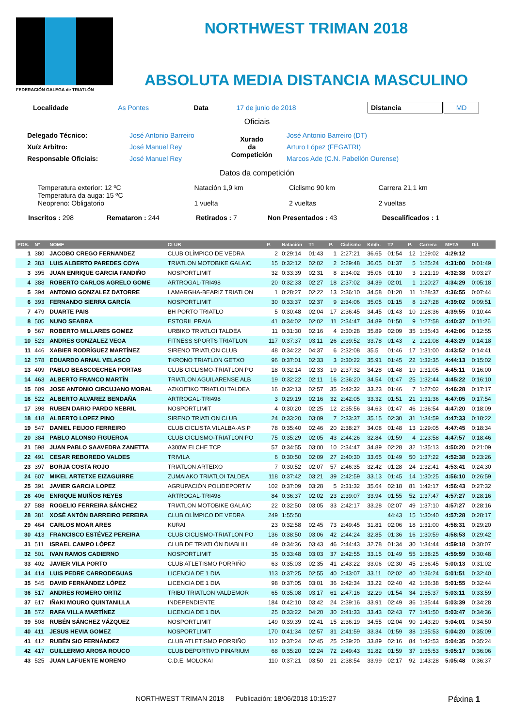FEDERACIÓN GALEGA de TRIATLÓN
NORTHWEST TRIMAN 2018
ABSOLUTA MEDIA DISTANCIA MASCULINO
| Localidade | As Pontes | Data | 17 de junio de 2018 | Distancia | MD |
Oficiais
| Delegado Técnico: | José Antonio Barreiro | Xurado da Competición | José Antonio Barreiro (DT) |
| Xuíz Arbitro: | José Manuel Rey | | Arturo López (FEGATRI) |
| Responsable Oficiais: | José Manuel Rey | | Marcos Ade (C.N. Pabellón Ourense) |
Datos da competición
| Temperatura exterior: 12 ºC Temperatura da auga: 15 ºC Neopreno: Obligatorio | Natación 1,9 km 1 vuelta | Ciclismo 90 km 2 vueltas | Carrera 21,1 km 2 vueltas |
| Inscritos : 298 | Remataron : 244 | Retirados : 7 | Non Presentados : 43 | Descalificados : 1 |
| POS. | Nº | NOME | CLUB | P. | Natación | T1 | P. | Ciclismo | Km/h. | T2 | P. | Carrera | META | Dif. |
| --- | --- | --- | --- | --- | --- | --- | --- | --- | --- | --- | --- | --- | --- | --- |
| 1 | 380 | JACOBO CREGO FERNANDEZ | CLUB OLÍMPICO DE VEDRA | 2 | 0:29:14 | 01:43 | 1 | 2:27:21 | 36.65 | 01:54 | 12 | 1:29:02 | 4:29:12 | |
| 2 | 383 | LUIS ALBERTO PAREDES COYA | TRIATLON MOTOBIKE GALAIC | 15 | 0:32:12 | 02:02 | 2 | 2:29:48 | 36.05 | 01:37 | 5 | 1:25:24 | 4:31:00 | 0:01:49 |
| 3 | 395 | JUAN ENRIQUE GARCIA FANDIÑO | NOSPORTLIMIT | 32 | 0:33:39 | 02:31 | 8 | 2:34:02 | 35.06 | 01:10 | 3 | 1:21:19 | 4:32:38 | 0:03:27 |
| 4 | 388 | ROBERTO CARLOS AGRELO GOME | ARTROGAL-TRI498 | 20 | 0:32:33 | 02:27 | 18 | 2:37:02 | 34.39 | 02:01 | 1 | 1:20:27 | 4:34:29 | 0:05:18 |
| 5 | 394 | ANTONIO GONZALEZ DATORRE | LAMARGHA-BEARIZ TRIATLON | 1 | 0:28:27 | 02:22 | 13 | 2:36:10 | 34.58 | 01:20 | 11 | 1:28:37 | 4:36:55 | 0:07:44 |
| 6 | 393 | FERNANDO SIERRA GARCÍA | NOSPORTLIMIT | 30 | 0:33:37 | 02:37 | 9 | 2:34:06 | 35.05 | 01:15 | 8 | 1:27:28 | 4:39:02 | 0:09:51 |
| 7 | 479 | DUARTE PAIS | BH PORTO TRIATLO | 5 | 0:30:48 | 02:04 | 17 | 2:36:45 | 34.45 | 01:43 | 10 | 1:28:36 | 4:39:55 | 0:10:44 |
| 8 | 505 | NUNO SEABRA | ESTORIL PRAIA | 41 | 0:34:02 | 02:02 | 11 | 2:34:47 | 34.89 | 01:50 | 9 | 1:27:58 | 4:40:37 | 0:11:26 |
| 9 | 567 | ROBERTO MILLARES GOMEZ | URBIKO TRIATLOI TALDEA | 11 | 0:31:30 | 02:16 | 4 | 2:30:28 | 35.89 | 02:09 | 35 | 1:35:43 | 4:42:06 | 0:12:55 |
| 10 | 523 | ANDRES GONZALEZ VEGA | FITNESS SPORTS TRIATLON | 117 | 0:37:37 | 03:11 | 26 | 2:39:52 | 33.78 | 01:43 | 2 | 1:21:08 | 4:43:29 | 0:14:18 |
| 11 | 446 | XABIER RODRÍGUEZ MARTÍNEZ | SIRENO TRIATLON CLUB | 48 | 0:34:22 | 04:37 | 6 | 2:32:08 | 35.5 | 01:46 | 17 | 1:31:00 | 4:43:52 | 0:14:41 |
| 12 | 578 | EDUARDO ARNAL VELASCO | TKRONO TRIATLON GETXO | 96 | 0:37:01 | 02:33 | 3 | 2:30:22 | 35.91 | 01:45 | 22 | 1:32:35 | 4:44:13 | 0:15:02 |
| 13 | 409 | PABLO BEASCOECHEA PORTAS | CLUB CICLISMO-TRIATLON PO | 18 | 0:32:14 | 02:33 | 19 | 2:37:32 | 34.28 | 01:48 | 19 | 1:31:05 | 4:45:11 | 0:16:00 |
| 14 | 463 | ALBERTO FRANCO MARTÍN | TRIATLON AGUILARENSE ALB | 19 | 0:32:22 | 02:11 | 16 | 2:36:20 | 34.54 | 01:47 | 25 | 1:32:44 | 4:45:22 | 0:16:10 |
| 15 | 609 | JOSE ANTONIO CIRCUJANO MORAL | AZKOITIKO TRIATLOI TALDEA | 16 | 0:32:13 | 02:57 | 35 | 2:42:32 | 33.23 | 01:46 | 7 | 1:27:02 | 4:46:28 | 0:17:17 |
| 16 | 522 | ALBERTO ALVAREZ BENDAÑA | ARTROGAL-TRI498 | 3 | 0:29:19 | 02:16 | 32 | 2:42:05 | 33.32 | 01:51 | 21 | 1:31:36 | 4:47:05 | 0:17:54 |
| 17 | 398 | RUBEN DARIO PARDO NEBRIL | NOSPORTLIMIT | 4 | 0:30:20 | 02:25 | 12 | 2:35:56 | 34.63 | 01:47 | 46 | 1:36:54 | 4:47:20 | 0:18:09 |
| 18 | 418 | ALBERTO LOPEZ PINO | SIRENO TRIATLON CLUB | 24 | 0:33:20 | 03:09 | 7 | 2:33:37 | 35.15 | 02:30 | 31 | 1:34:59 | 4:47:33 | 0:18:22 |
| 19 | 547 | DANIEL FEIJOO FERREIRO | CLUB CICLISTA VILALBA-AS P | 78 | 0:35:40 | 02:46 | 20 | 2:38:27 | 34.08 | 01:48 | 13 | 1:29:05 | 4:47:45 | 0:18:34 |
| 20 | 384 | PABLO ALONSO FIGUEROA | CLUB CICLISMO-TRIATLON PO | 75 | 0:35:29 | 02:05 | 43 | 2:44:26 | 32.84 | 01:59 | 4 | 1:23:58 | 4:47:57 | 0:18:46 |
| 21 | 598 | JUAN PABLO SAAVEDRA ZANETTA | A300W ELCHE TCP | 57 | 0:34:55 | 03:00 | 10 | 2:34:47 | 34.89 | 02:28 | 32 | 1:35:13 | 4:50:20 | 0:21:09 |
| 22 | 491 | CESAR REBOREDO VALDES | TRIVILA | 6 | 0:30:50 | 02:09 | 27 | 2:40:30 | 33.65 | 01:49 | 50 | 1:37:22 | 4:52:38 | 0:23:26 |
| 23 | 397 | BORJA COSTA ROJO | TRIATLON ARTEIXO | 7 | 0:30:52 | 02:07 | 57 | 2:46:35 | 32.42 | 01:28 | 24 | 1:32:41 | 4:53:41 | 0:24:30 |
| 24 | 607 | MIKEL ARTETXE EIZAGUIRRE | ZUMAIAKO TRIATLOI TALDEA | 118 | 0:37:42 | 03:21 | 39 | 2:42:59 | 33.13 | 01:45 | 14 | 1:30:25 | 4:56:10 | 0:26:59 |
| 25 | 391 | JAVIER GARCIA LOPEZ | AGRUPACIÓN POLIDEPORTIV | 102 | 0:37:09 | 03:28 | 5 | 2:31:32 | 35.64 | 02:18 | 81 | 1:42:17 | 4:56:43 | 0:27:32 |
| 26 | 406 | ENRIQUE MUIÑOS REYES | ARTROGAL-TRI498 | 84 | 0:36:37 | 02:02 | 23 | 2:39:07 | 33.94 | 01:55 | 52 | 1:37:47 | 4:57:27 | 0:28:16 |
| 27 | 588 | ROGELIO FERREIRA SÁNCHEZ | TRIATLON MOTOBIKE GALAIC | 22 | 0:32:50 | 03:05 | 33 | 2:42:17 | 33.28 | 02:07 | 49 | 1:37:10 | 4:57:27 | 0:28:16 |
| 28 | 381 | XOSÉ ANTÓN BARREIRO PEREIRA | CLUB OLÍMPICO DE VEDRA | 249 | 1:55:50 | | | | | 44:43 | 15 | 1:30:40 | 4:57:28 | 0:28:17 |
| 29 | 464 | CARLOS MOAR ARES | KURAI | 23 | 0:32:58 | 02:45 | 73 | 2:49:45 | 31.81 | 02:06 | 18 | 1:31:00 | 4:58:31 | 0:29:20 |
| 30 | 413 | FRANCISCO ESTÉVEZ PEREIRA | CLUB CICLISMO-TRIATLON PO | 136 | 0:38:50 | 03:06 | 42 | 2:44:24 | 32.85 | 01:36 | 16 | 1:30:59 | 4:58:53 | 0:29:42 |
| 31 | 511 | ISRAEL CAMPO LÓPEZ | CLUB DE TRIATLÓN DIABLILL | 49 | 0:34:36 | 03:43 | 46 | 2:44:43 | 32.78 | 01:34 | 30 | 1:34:44 | 4:59:18 | 0:30:07 |
| 32 | 501 | IVAN RAMOS CADIERNO | NOSPORTLIMIT | 35 | 0:33:48 | 03:03 | 37 | 2:42:55 | 33.15 | 01:49 | 55 | 1:38:25 | 4:59:59 | 0:30:48 |
| 33 | 402 | JAVIER VILA PORTO | CLUB ATLETISMO PORRIÑO | 63 | 0:35:03 | 02:35 | 41 | 2:43:22 | 33.06 | 02:30 | 45 | 1:36:45 | 5:00:13 | 0:31:02 |
| 34 | 414 | LUIS PEDRE CARRODEGUAS | LICENCIA DE 1 DIA | 113 | 0:37:25 | 02:55 | 40 | 2:43:07 | 33.11 | 02:02 | 40 | 1:36:24 | 5:01:51 | 0:32:40 |
| 35 | 545 | DAVID FERNÁNDEZ LÓPEZ | LICENCIA DE 1 DIA | 98 | 0:37:05 | 03:01 | 36 | 2:42:34 | 33.22 | 02:40 | 42 | 1:36:38 | 5:01:55 | 0:32:44 |
| 36 | 517 | ANDRES ROMERO ORTIZ | TRIBU TRIATLON VALDEMOR | 65 | 0:35:08 | 03:17 | 61 | 2:47:16 | 32.29 | 01:54 | 34 | 1:35:37 | 5:03:11 | 0:33:59 |
| 37 | 617 | IÑAKI MOURO QUINTANILLA | INDEPENDIENTE | 184 | 0:42:10 | 03:42 | 24 | 2:39:16 | 33.91 | 02:49 | 36 | 1:35:44 | 5:03:39 | 0:34:28 |
| 38 | 572 | RAFA VILLA MARTÍNEZ | LICENCIA DE 1 DIA | 25 | 0:33:22 | 04:20 | 30 | 2:41:33 | 33.43 | 02:43 | 77 | 1:41:50 | 5:03:47 | 0:34:36 |
| 39 | 508 | RUBÉN SÁNCHEZ VÁZQUEZ | NOSPORTLIMIT | 149 | 0:39:39 | 02:41 | 15 | 2:36:19 | 34.55 | 02:04 | 90 | 1:43:20 | 5:04:01 | 0:34:50 |
| 40 | 411 | JESUS HEVIA GOMEZ | NOSPORTLIMIT | 170 | 0:41:34 | 02:57 | 31 | 2:41:59 | 33.34 | 01:59 | 38 | 1:35:53 | 5:04:20 | 0:35:09 |
| 41 | 412 | RUBÉN SIO FERNÁNDEZ | CLUB ATLETISMO PORRIÑO | 112 | 0:37:24 | 02:45 | 25 | 2:39:20 | 33.89 | 02:16 | 84 | 1:42:53 | 5:04:35 | 0:35:24 |
| 42 | 417 | GUILLERMO AROSA ROUCO | CLUB DEPORTIVO PINARIUM | 68 | 0:35:20 | 02:24 | 72 | 2:49:43 | 31.82 | 01:59 | 37 | 1:35:53 | 5:05:17 | 0:36:06 |
| 43 | 525 | JUAN LAFUENTE MORENO | C.D.E. MOLOKAI | 110 | 0:37:21 | 03:50 | 21 | 2:38:54 | 33.99 | 02:17 | 92 | 1:43:28 | 5:05:48 | 0:36:37 |
NORTHWEST TRIMAN 2018 Publicación: 18/06/2018 10:15:27 Páxina 1